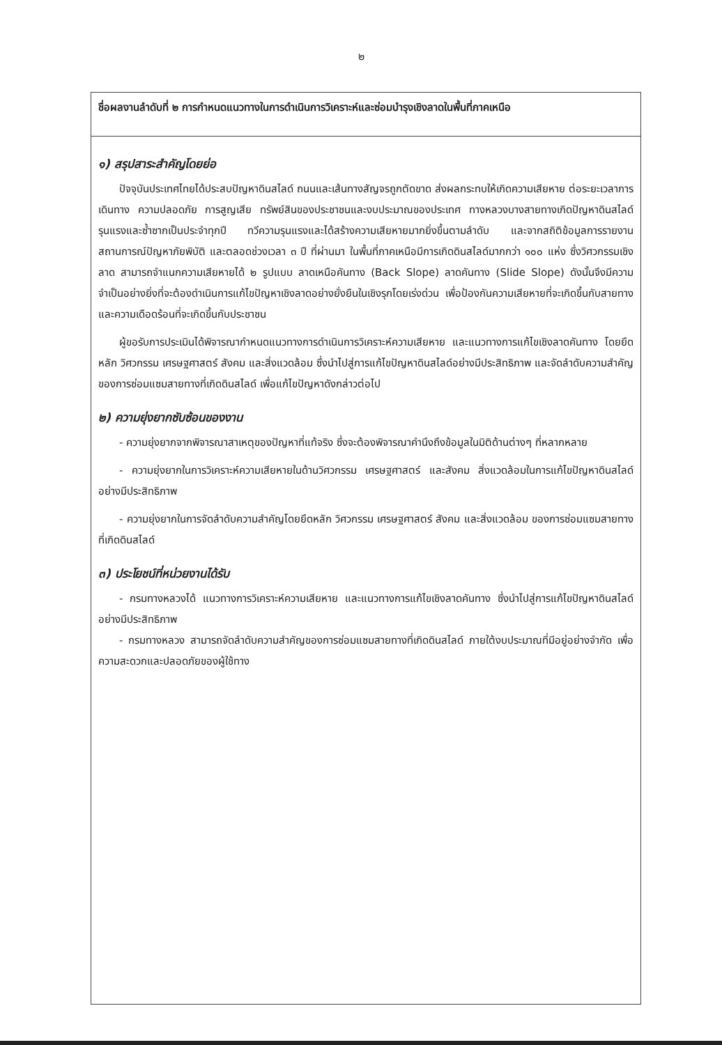๒
| ชื่อผลงานลำดับที่ ๒ การกำหนดแนวทางในการดำเนินการวิเคราะห์และซ่อมบำรุงเชิงลาดในพื้นที่ภาคเหนือ |
| ๑) สรุปสาระสำคัญโดยย่อ ปัจจุบันประเทศไทยได้ประสบปัญหาดินสไลด์ ถนนและเส้นทางสัญจรถูกตัดขาด ส่งผลกระทบให้เกิดความเสียหาย ต่อระยะเวลาการเดินทาง ความปลอดภัย การสูญเสีย ทรัพย์สินของประชาชนและงบประมาณของประเทศ ทางหลวงบางสายทางเกิดปัญหาดินสไลด์รุนแรงและซ้ำซากเป็นประจำทุกปี ทวีความรุนแรงและได้สร้างความเสียหายมากยิ่งขึ้นตามลำดับ และจากสถิติข้อมูลการรายงานสถานการณ์ปัญหาภัยพิบัติ และตลอดช่วงเวลา ๓ ปี ที่ผ่านมา ในพื้นที่ภาคเหนือมีการเกิดดินสไลด์มากกว่า ๑๐๐ แห่ง ซึ่งวิศวกรรมเชิงลาด สามารถจำแนกความเสียหายได้ ๒ รูปแบบ ลาดเหนือคันทาง (Back Slope) ลาดคันทาง (Slide Slope) ดังนั้นจึงมีความจำเป็นอย่างยิ่งที่จะต้องดำเนินการแก้ไขปัญหาเชิงลาดอย่างยั่งยืนในเชิงรุกโดยเร่งด่วน เพื่อป้องกันความเสียหายที่จะเกิดขึ้นกับสายทางและความเดือดร้อนที่จะเกิดขึ้นกับประชาชน ผู้ขอรับการประเมินได้พิจารณากำหนดแนวทางการดำเนินการวิเคราะห์ความเสียหาย และแนวทางการแก้ไขเชิงลาดคันทาง โดยยึดหลัก วิศวกรรม เศรษฐศาสตร์ สังคม และสิ่งแวดล้อม ซึ่งนำไปสู่การแก้ไขปัญหาดินสไลด์อย่างมีประสิทธิภาพ และจัดลำดับความสำคัญของการซ่อมแซมสายทางที่เกิดดินสไลด์ เพื่อแก้ไขปัญหาดังกล่าวต่อไป ๒) ความยุ่งยากซับซ้อนของงาน - ความยุ่งยากจากพิจารณาสาเหตุของปัญหาที่แท้จริง ซึ่งจะต้องพิจารณาคำนึงถึงข้อมูลในมิติด้านต่างๆ ที่หลากหลาย - ความยุ่งยากในการวิเคราะห์ความเสียหายในด้านวิศวกรรม เศรษฐศาสตร์ และสังคม สิ่งแวดล้อมในการแก้ไขปัญหาดินสไลด์อย่างมีประสิทธิภาพ - ความยุ่งยากในการจัดลำดับความสำคัญโดยยึดหลัก วิศวกรรม เศรษฐศาสตร์ สังคม และสิ่งแวดล้อม ของการซ่อมแซมสายทางที่เกิดดินสไลด์ ๓) ประโยชน์ที่หน่วยงานได้รับ - กรมทางหลวงได้ แนวทางการวิเคราะห์ความเสียหาย และแนวทางการแก้ไขเชิงลาดคันทาง ซึ่งนำไปสู่การแก้ไขปัญหาดินสไลด์อย่างมีประสิทธิภาพ - กรมทางหลวง สามารถจัดลำดับความสำคัญของการซ่อมแซมสายทางที่เกิดดินสไลด์ ภายใต้งบประมาณที่มีอยู่อย่างจำกัด เพื่อความสะดวกและปลอดภัยของผู้ใช้ทาง |